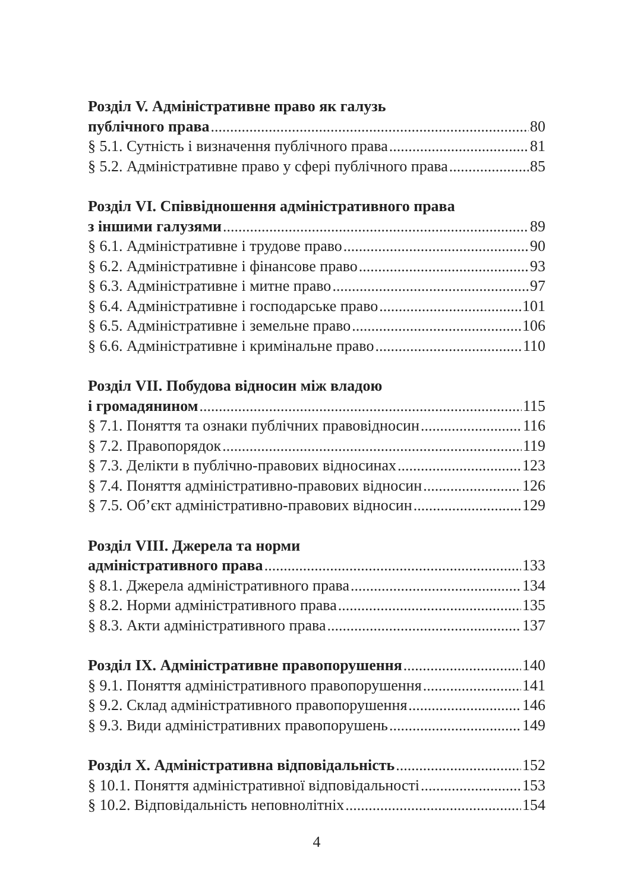Розділ V. Адміністративне право як галузь
публічного права 80
§ 5.1. Сутність і визначення публічного права 81
§ 5.2. Адміністративне право у сфері публічного права 85
Розділ VI. Співвідношення адміністративного права
з іншими галузями 89
§ 6.1. Адміністративне і трудове право 90
§ 6.2. Адміністративне і фінансове право 93
§ 6.3. Адміністративне і митне право 97
§ 6.4. Адміністративне і господарське право 101
§ 6.5. Адміністративне і земельне право 106
§ 6.6. Адміністративне і кримінальне право 110
Розділ VII. Побудова відносин між владою
і громадянином 115
§ 7.1. Поняття та ознаки публічних правовідносин 116
§ 7.2. Правопорядок 119
§ 7.3. Делікти в публічно-правових відносинах 123
§ 7.4. Поняття адміністративно-правових відносин 126
§ 7.5. Об’єкт адміністративно-правових відносин 129
Розділ VIII. Джерела та норми
адміністративного права 133
§ 8.1. Джерела адміністративного права 134
§ 8.2. Норми адміністративного права 135
§ 8.3. Акти адміністративного права 137
Розділ IX. Адміністративне правопорушення 140
§ 9.1. Поняття адміністративного правопорушення 141
§ 9.2. Склад адміністративного правопорушення 146
§ 9.3. Види адміністративних правопорушень 149
Розділ X. Адміністративна відповідальність 152
§ 10.1. Поняття адміністративної відповідальності 153
§ 10.2. Відповідальність неповнолітніх 154
4